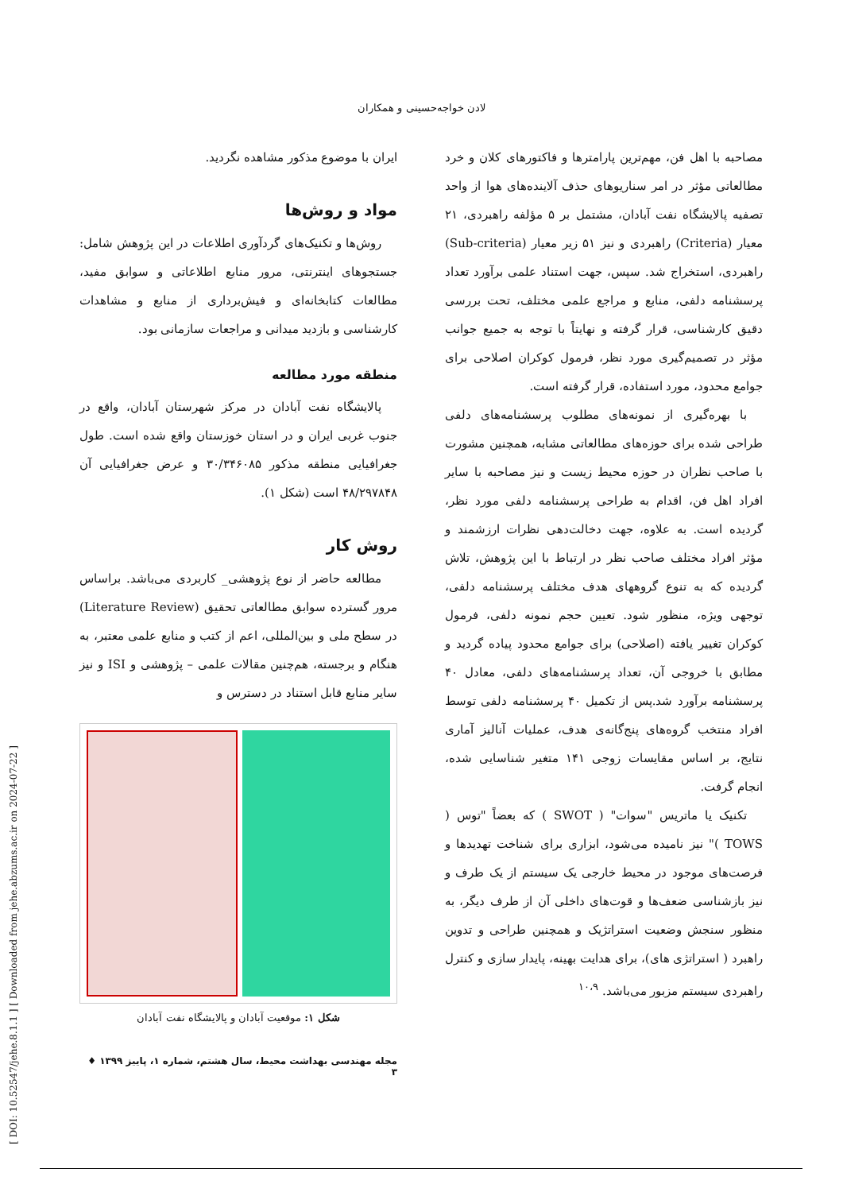لادن خواجه‌حسینی و همکاران
ایران با موضوع مذکور مشاهده نگردید.
مواد و روش‌ها
روش‌ها و تکنیک‌های گردآوری اطلاعات در این پژوهش شامل: جستجوهای اینترنتی، مرور منابع اطلاعاتی و سوابق مفید، مطالعات کتابخانه‌ای و فیش‌برداری از منابع و مشاهدات کارشناسی و بازدید میدانی و مراجعات سازمانی بود.
منطقه مورد مطالعه
پالایشگاه نفت آبادان در مرکز شهرستان آبادان، واقع در جنوب غربی ایران و در استان خوزستان واقع شده است. طول جغرافیایی منطقه مذکور ۳۰/۳۴۶۰۸۵ و عرض جغرافیایی آن ۴۸/۲۹۷۸۴۸ است (شکل ۱).
روش کار
مطالعه حاضر از نوع پژوهشی_ کاربردی می‌باشد. براساس مرور گسترده سوابق مطالعاتی تحقیق (Literature Review) در سطح ملی و بین‌المللی، اعم از کتب و منابع علمی معتبر، به هنگام و برجسته، هم‌چنین مقالات علمی – پژوهشی و ISI و نیز سایر منابع قابل استناد در دسترس و
شکل ۱: موقعیت آبادان و پالایشگاه نفت آبادان
مصاحبه با اهل فن، مهم‌ترین پارامترها و فاکتورهای کلان و خرد مطالعاتی مؤثر در امر سناریوهای حذف آلاینده‌های هوا از واحد تصفیه پالایشگاه نفت آبادان، مشتمل بر ۵ مؤلفه راهبردی، ۲۱ معیار (Criteria) راهبردی و نیز ۵۱ زیر معیار (Sub-criteria) راهبردی، استخراج شد. سپس، جهت استناد علمی برآورد تعداد پرسشنامه دلفی، منابع و مراجع علمی مختلف، تحت بررسی دقیق کارشناسی، قرار گرفته و نهایتاً با توجه به جمیع جوانب مؤثر در تصمیم‌گیری مورد نظر، فرمول کوکران اصلاحی برای جوامع محدود، مورد استفاده، قرار گرفته است.
با بهره‌گیری از نمونه‌های مطلوب پرسشنامه‌های دلفی طراحی شده برای حوزه‌های مطالعاتی مشابه، همچنین مشورت با صاحب نظران در حوزه محیط زیست و نیز مصاحبه با سایر افراد اهل فن، اقدام به طراحی پرسشنامه دلفی مورد نظر، گردیده است. به علاوه، جهت دخالت‌دهی نظرات ارزشمند و مؤثر افراد مختلف صاحب نظر در ارتباط با این پژوهش، تلاش گردیده که به تنوع گروههای هدف مختلف پرسشنامه دلفی، توجهی ویژه، منظور شود. تعیین حجم نمونه دلفی، فرمول کوکران تغییر یافته (اصلاحی) برای جوامع محدود پیاده گردید و مطابق با خروجی آن، تعداد پرسشنامه‌های دلفی، معادل ۴۰ پرسشنامه برآورد شد.پس از تکمیل ۴۰ پرسشنامه دلفی توسط افراد منتخب گروه‌های پنج‌گانه‌ی هدف، عملیات آنالیز آماری نتایج، بر اساس مقایسات زوجی ۱۴۱ متغیر شناسایی شده، انجام گرفت.
تکنیک یا ماتریس "سوات" ( SWOT ) که بعضاً "توس ( TOWS )" نیز نامیده می‌شود، ابزاری برای شناخت تهدیدها و فرصت‌های موجود در محیط خارجی یک سیستم از یک طرف و نیز بازشناسی ضعف‌ها و قوت‌های داخلی آن از طرف دیگر، به منظور سنجش وضعیت استراتژیک و همچنین طراحی و تدوین راهبرد ( استراتژی های)، برای هدایت بهینه، پایدار سازی و کنترل راهبردی سیستم مزبور می‌باشد. <sup>۱۰،۹</sup>
مجله مهندسی بهداشت محیط، سال هشتم، شماره ۱، پاییز ۱۳۹۹ ♦ ۳
[ DOI: 10.52547/jehe.8.1.1 ] [ Downloaded from jehe.abzums.ac.ir on 2024-07-22 ]